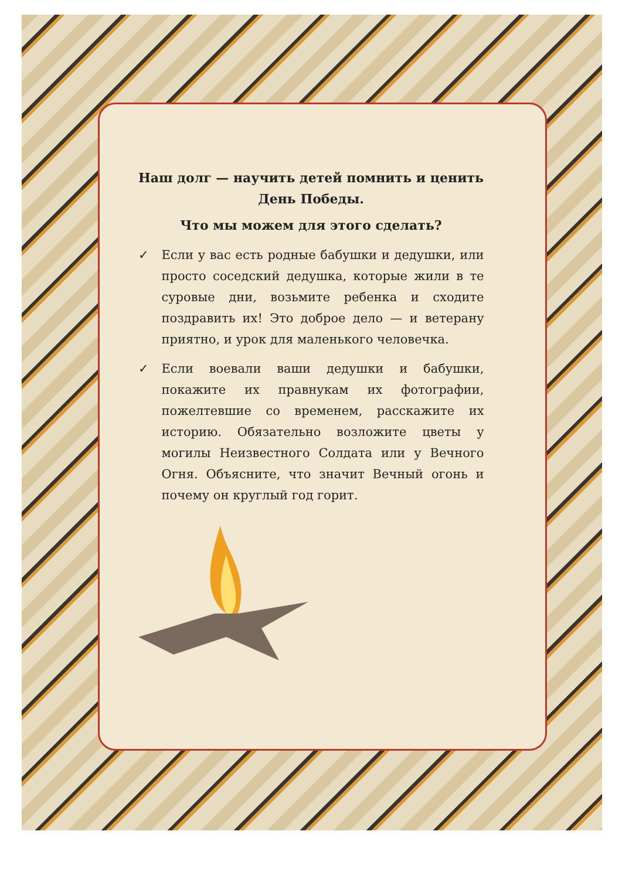Наш долг — научить детей помнить и ценить День Победы.
Что мы можем для этого сделать?
✓ Если у вас есть родные бабушки и дедушки, или просто соседский дедушка, которые жили в те суровые дни, возьмите ребенка и сходите поздравить их! Это доброе дело — и ветерану приятно, и урок для маленького человечка.
✓ Если воевали ваши дедушки и бабушки, покажите их правнукам их фотографии, пожелтевшие со временем, расскажите их историю. Обязательно возложите цветы у могилы Неизвестного Солдата или у Вечного Огня. Объясните, что значит Вечный огонь и почему он круглый год горит.